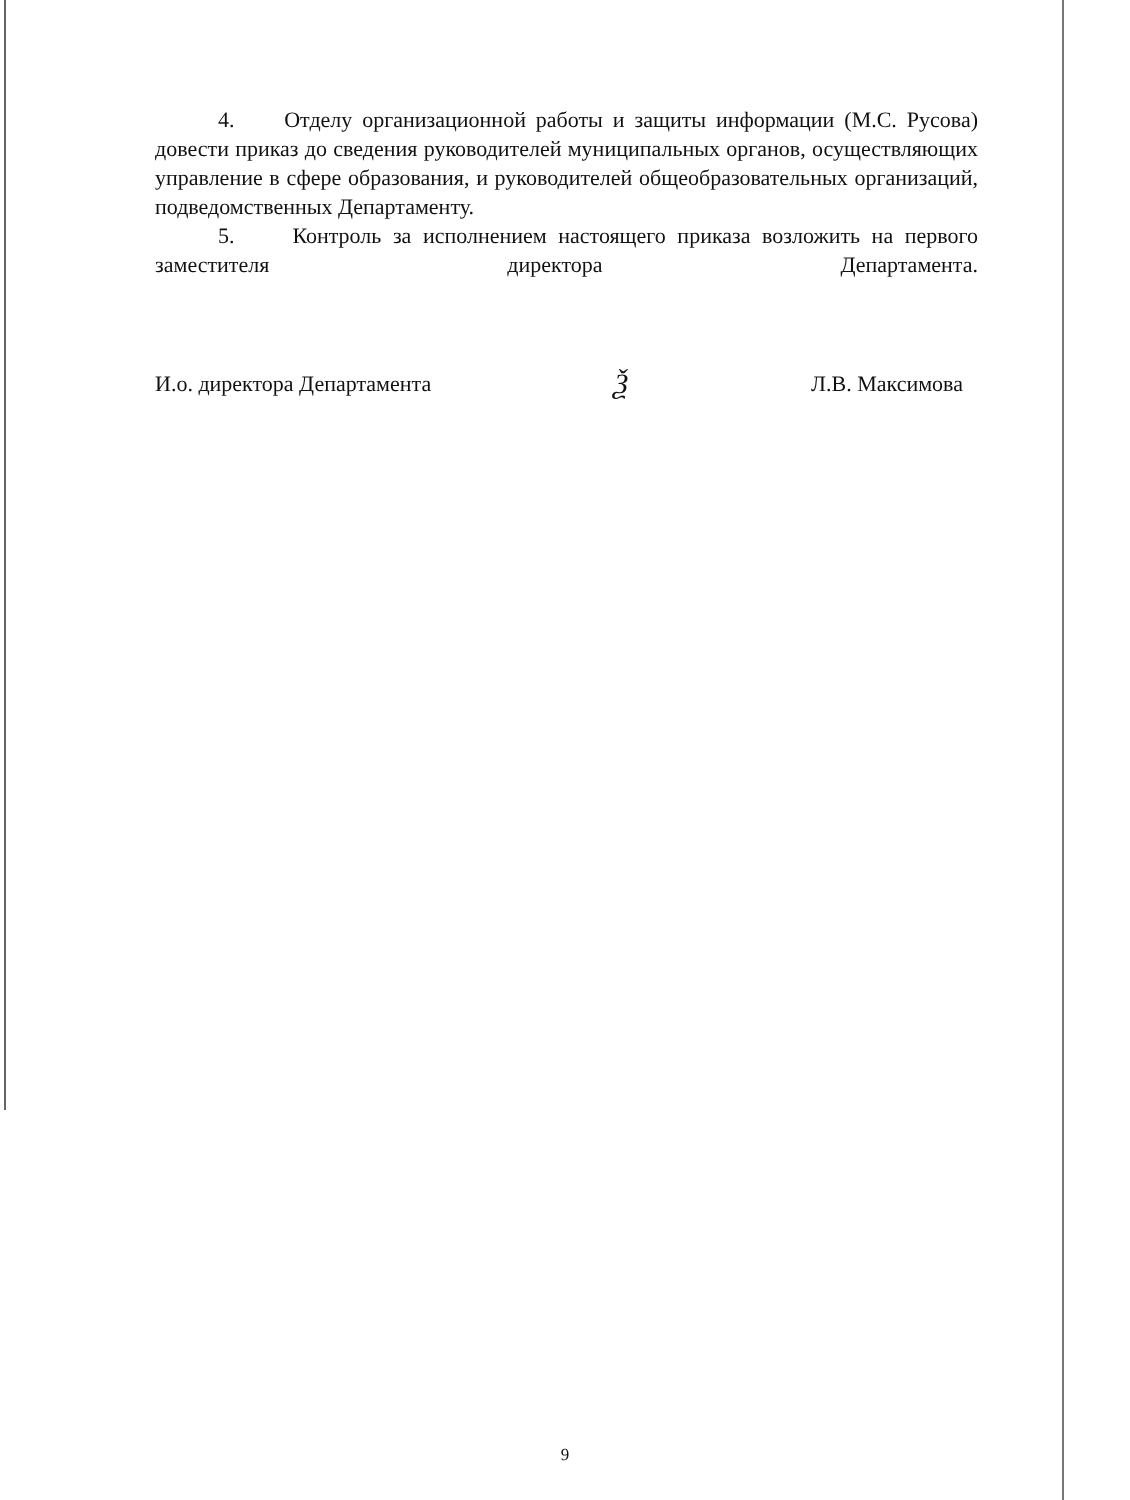4. Отделу организационной работы и защиты информации (М.С. Русова) довести приказ до сведения руководителей муниципальных органов, осуществляющих управление в сфере образования, и руководителей общеобразовательных организаций, подведомственных Департаменту.
5. Контроль за исполнением настоящего приказа возложить на первого заместителя директора Департамента.
И.о. директора Департамента Ѯ Л.В. Максимова
9